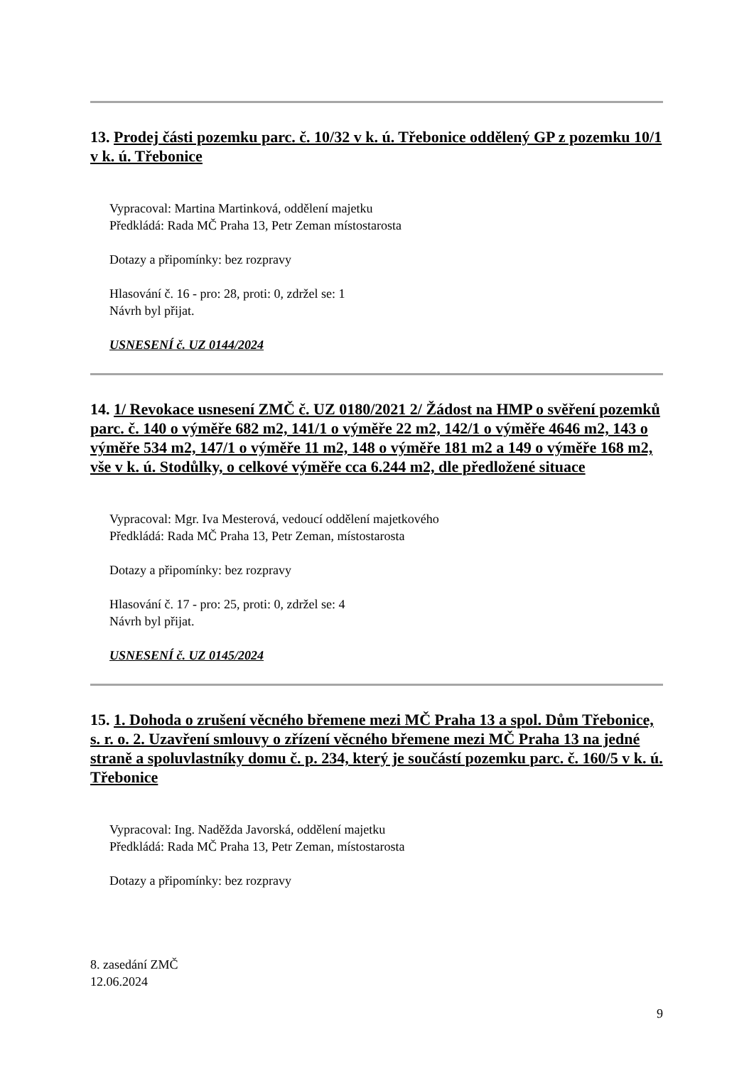13. Prodej části pozemku parc. č. 10/32 v k. ú. Třebonice oddělený GP z pozemku 10/1 v k. ú. Třebonice
Vypracoval: Martina Martinková, oddělení majetku
Předkládá: Rada MČ Praha 13, Petr Zeman místostarosta
Dotazy a připomínky: bez rozpravy
Hlasování č. 16 - pro: 28, proti: 0, zdržel se: 1
Návrh byl přijat.
USNESENÍ č. UZ 0144/2024
14. 1/ Revokace usnesení ZMČ č. UZ 0180/2021 2/ Žádost na HMP o svěření pozemků parc. č. 140 o výměře 682 m2, 141/1 o výměře 22 m2, 142/1 o výměře 4646 m2, 143 o výměře 534 m2, 147/1 o výměře 11 m2, 148 o výměře 181 m2 a 149 o výměře 168 m2, vše v k. ú. Stodůlky, o celkové výměře cca 6.244 m2, dle předložené situace
Vypracoval: Mgr. Iva Mesterová, vedoucí oddělení majetkového
Předkládá: Rada MČ Praha 13, Petr Zeman, místostarosta
Dotazy a připomínky: bez rozpravy
Hlasování č. 17 - pro: 25, proti: 0, zdržel se: 4
Návrh byl přijat.
USNESENÍ č. UZ 0145/2024
15. 1. Dohoda o zrušení věcného břemene mezi MČ Praha 13 a spol. Dům Třebonice, s. r. o. 2. Uzavření smlouvy o zřízení věcného břemene mezi MČ Praha 13 na jedné straně a spoluvlastníky domu č. p. 234, který je součástí pozemku parc. č. 160/5 v k. ú. Třebonice
Vypracoval: Ing. Naděžda Javorská, oddělení majetku
Předkládá: Rada MČ Praha 13, Petr Zeman, místostarosta
Dotazy a připomínky: bez rozpravy
8. zasedání ZMČ
12.06.2024
9